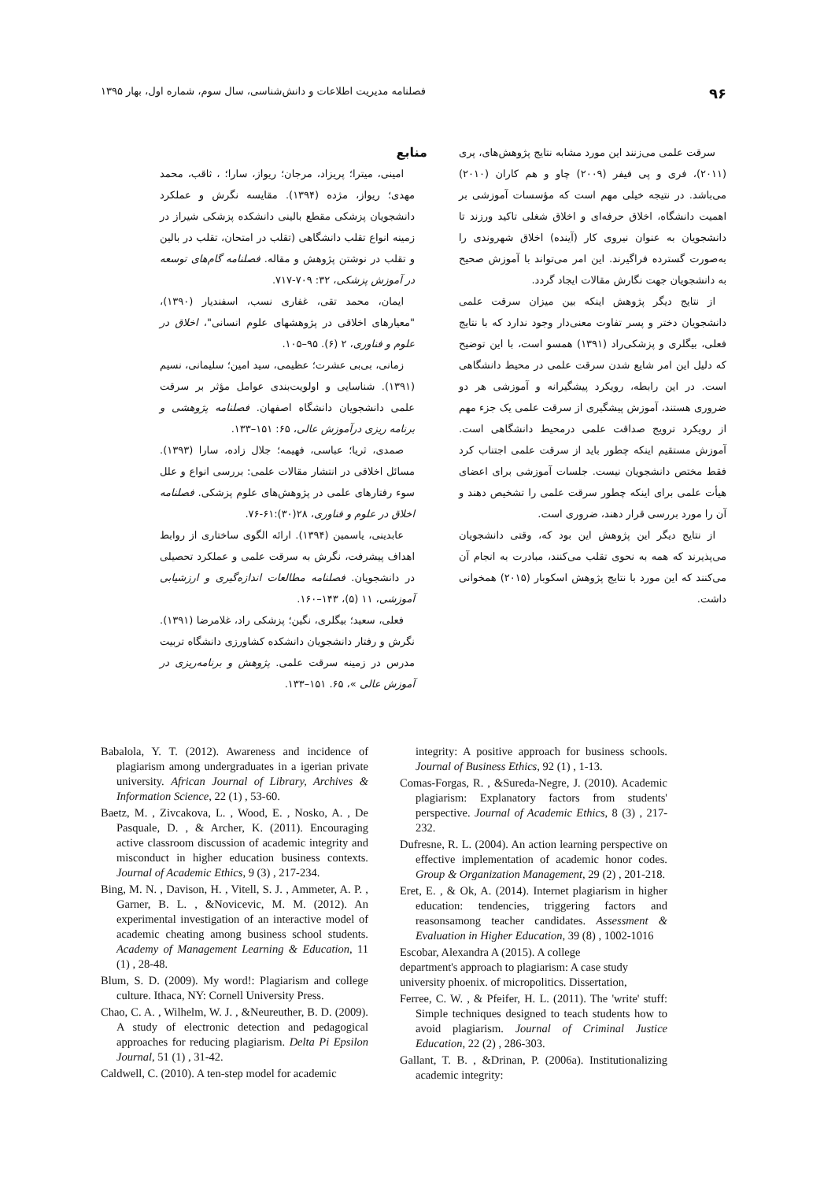۹۶ فصلنامه مدیریت اطلاعات و دانش‌شناسی، سال سوم، شماره اول، بهار ۱۳۹۵
سرقت علمی می‌زنند این مورد مشابه نتایج پژوهش‌های، پری (۲۰۱۱)، فری و پی فیفر (۲۰۰۹) چاو و هم کاران (۲۰۱۰) می‌باشد. در نتیجه خیلی مهم است که مؤسسات آموزشی بر اهمیت دانشگاه، اخلاق حرفه‌ای و اخلاق شغلی تاکید ورزند تا دانشجویان به عنوان نیروی کار (آینده) اخلاق شهروندی را به‌صورت گسترده فراگیرند. این امر می‌تواند با آموزش صحیح به دانشجویان جهت نگارش مقالات ایجاد گردد.
از نتایج دیگر پژوهش اینکه بین میزان سرقت علمی دانشجویان دختر و پسر تفاوت معنی‌دار وجود ندارد که با نتایج فعلی، بیگلری و پزشکی‌راد (۱۳۹۱) همسو است، با این توضیح که دلیل این امر شایع شدن سرقت علمی در محیط دانشگاهی است. در این رابطه، رویکرد پیشگیرانه و آموزشی هر دو ضروری هستند، آموزش پیشگیری از سرقت علمی یک جزء مهم از رویکرد ترویج صداقت علمی درمحیط دانشگاهی است. آموزش مستقیم اینکه چطور باید از سرقت علمی اجتناب کرد فقط مختص دانشجویان نیست. جلسات آموزشی برای اعضای هیأت علمی برای اینکه چطور سرقت علمی را تشخیص دهند و آن را مورد بررسی قرار دهند، ضروری است.
از نتایج دیگر این پژوهش این بود که، وقتی دانشجویان می‌پذیرند که همه به نحوی تقلب می‌کنند، مبادرت به انجام آن می‌کنند که این مورد با نتایج پژوهش اسکوبار (۲۰۱۵) همخوانی داشت.
منابع
امینی، میترا؛ پریزاد، مرجان؛ ریواز، سارا؛ ، ثاقب، محمد مهدی؛ ریواز، مژده (۱۳۹۴). مقایسه نگرش و عملکرد دانشجویان پزشکی مقطع بالینی دانشکده پزشکی شیراز در زمینه انواع تقلب دانشگاهی (تقلب در امتحان، تقلب در بالین و تقلب در نوشتن پژوهش و مقاله. فصلنامه گام‌های توسعه در آموزش پزشکی، ۳۲: ۷۰۹-۷۱۷.
ایمان، محمد تقی، غفاری نسب، اسفندیار (۱۳۹۰)، "معیارهای اخلاقی در پژوهشهای علوم انسانی"، اخلاق در علوم و فناوری، ۲ (۶). ۹۵–۱۰۵.
زمانی، بی‌بی عشرت؛ عظیمی، سید امین؛ سلیمانی، نسیم (۱۳۹۱). شناسایی و اولویت‌بندی عوامل مؤثر بر سرقت علمی دانشجویان دانشگاه اصفهان. فصلنامه پژوهشی و برنامه ریزی درآموزش عالی، ۶۵: ۱۵۱–۱۳۳.
صمدی، ثریا؛ عباسی، فهیمه؛ جلال زاده، سارا (۱۳۹۳). مسائل اخلاقی در انتشار مقالات علمی: بررسی انواع و علل سوء رفتارهای علمی در پژوهش‌های علوم پزشکی. فصلنامه اخلاق در علوم و فناوری، ۲۸(۳۰):۶۱-۷۶.
عابدینی، یاسمین (۱۳۹۴). ارائه الگوی ساختاری از روابط اهداف پیشرفت، نگرش به سرقت علمی و عملکرد تحصیلی در دانشجویان. فصلنامه مطالعات اندازه‌گیری و ارزشیابی آموزشی، ۱۱ (۵)، ۱۴۳–۱۶۰.
فعلی، سعید؛ بیگلری، نگین؛ پزشکی راد، غلامرضا (۱۳۹۱). نگرش و رفتار دانشجویان دانشکده کشاورزی دانشگاه تربیت مدرس در زمینه سرقت علمی. پژوهش و برنامه‌ریزی در آموزش عالی »، ۶۵. ۱۵۱–۱۳۳.
Babalola, Y. T. (2012). Awareness and incidence of plagiarism among undergraduates in a igerian private university. African Journal of Library, Archives & Information Science, 22 (1) , 53-60.
Baetz, M. , Zivcakova, L. , Wood, E. , Nosko, A. , De Pasquale, D. , & Archer, K. (2011). Encouraging active classroom discussion of academic integrity and misconduct in higher education business contexts. Journal of Academic Ethics, 9 (3) , 217-234.
Bing, M. N. , Davison, H. , Vitell, S. J. , Ammeter, A. P. , Garner, B. L. , &Novicevic, M. M. (2012). An experimental investigation of an interactive model of academic cheating among business school students. Academy of Management Learning & Education, 11 (1) , 28-48.
Blum, S. D. (2009). My word!: Plagiarism and college culture. Ithaca, NY: Cornell University Press.
Chao, C. A. , Wilhelm, W. J. , &Neureuther, B. D. (2009). A study of electronic detection and pedagogical approaches for reducing plagiarism. Delta Pi Epsilon Journal, 51 (1) , 31-42.
Caldwell, C. (2010). A ten-step model for academic
integrity: A positive approach for business schools. Journal of Business Ethics, 92 (1) , 1-13.
Comas-Forgas, R. , &Sureda-Negre, J. (2010). Academic plagiarism: Explanatory factors from students' perspective. Journal of Academic Ethics, 8 (3) , 217-232.
Dufresne, R. L. (2004). An action learning perspective on effective implementation of academic honor codes. Group & Organization Management, 29 (2) , 201-218.
Eret, E. , & Ok, A. (2014). Internet plagiarism in higher education: tendencies, triggering factors and reasonsamong teacher candidates. Assessment & Evaluation in Higher Education, 39 (8) , 1002-1016
Escobar, Alexandra A (2015). A college
department's approach to plagiarism: A case study
university phoenix. of micropolitics. Dissertation,
Ferree, C. W. , & Pfeifer, H. L. (2011). The 'write' stuff: Simple techniques designed to teach students how to avoid plagiarism. Journal of Criminal Justice Education, 22 (2) , 286-303.
Gallant, T. B. , &Drinan, P. (2006a). Institutionalizing academic integrity: